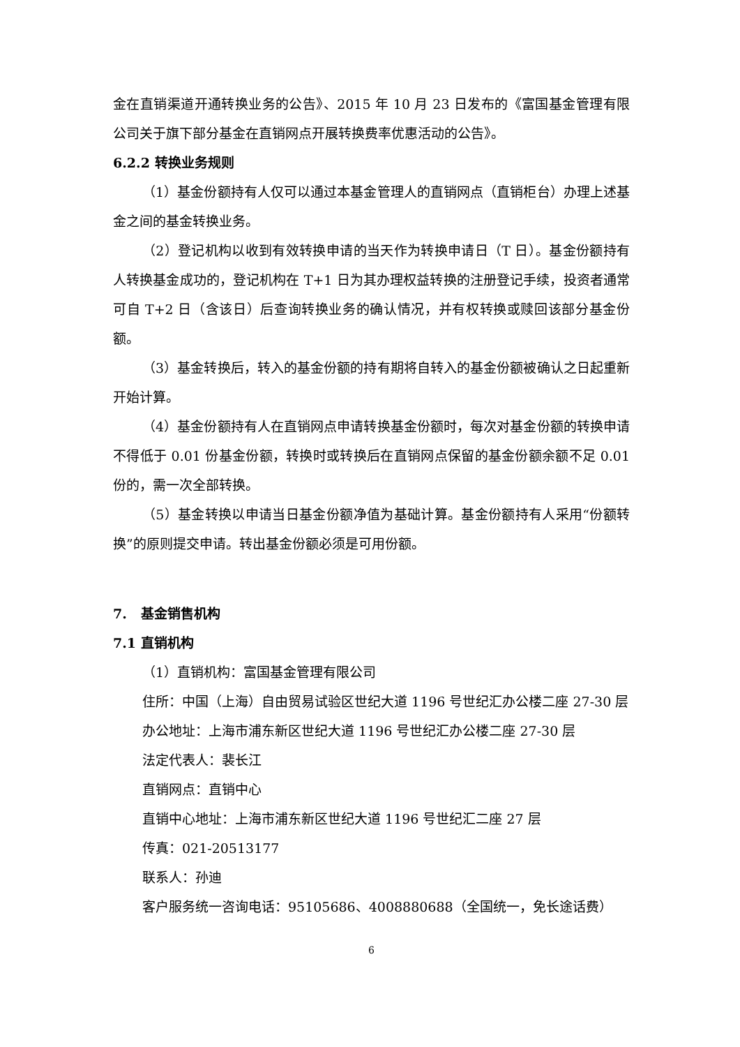金在直销渠道开通转换业务的公告》、2015 年 10 月 23 日发布的《富国基金管理有限公司关于旗下部分基金在直销网点开展转换费率优惠活动的公告》。
6.2.2 转换业务规则
（1）基金份额持有人仅可以通过本基金管理人的直销网点（直销柜台）办理上述基金之间的基金转换业务。
（2）登记机构以收到有效转换申请的当天作为转换申请日（T 日）。基金份额持有人转换基金成功的，登记机构在 T+1 日为其办理权益转换的注册登记手续，投资者通常可自 T+2 日（含该日）后查询转换业务的确认情况，并有权转换或赎回该部分基金份额。
（3）基金转换后，转入的基金份额的持有期将自转入的基金份额被确认之日起重新开始计算。
（4）基金份额持有人在直销网点申请转换基金份额时，每次对基金份额的转换申请不得低于 0.01 份基金份额，转换时或转换后在直销网点保留的基金份额余额不足 0.01 份的，需一次全部转换。
（5）基金转换以申请当日基金份额净值为基础计算。基金份额持有人采用“份额转换”的原则提交申请。转出基金份额必须是可用份额。
7. 基金销售机构
7.1 直销机构
（1）直销机构：富国基金管理有限公司
住所：中国（上海）自由贸易试验区世纪大道 1196 号世纪汇办公楼二座 27-30 层
办公地址：上海市浦东新区世纪大道 1196 号世纪汇办公楼二座 27-30 层
法定代表人：裴长江
直销网点：直销中心
直销中心地址：上海市浦东新区世纪大道 1196 号世纪汇二座 27 层
传真：021-20513177
联系人：孙迪
客户服务统一咨询电话：95105686、4008880688（全国统一，免长途话费）
6